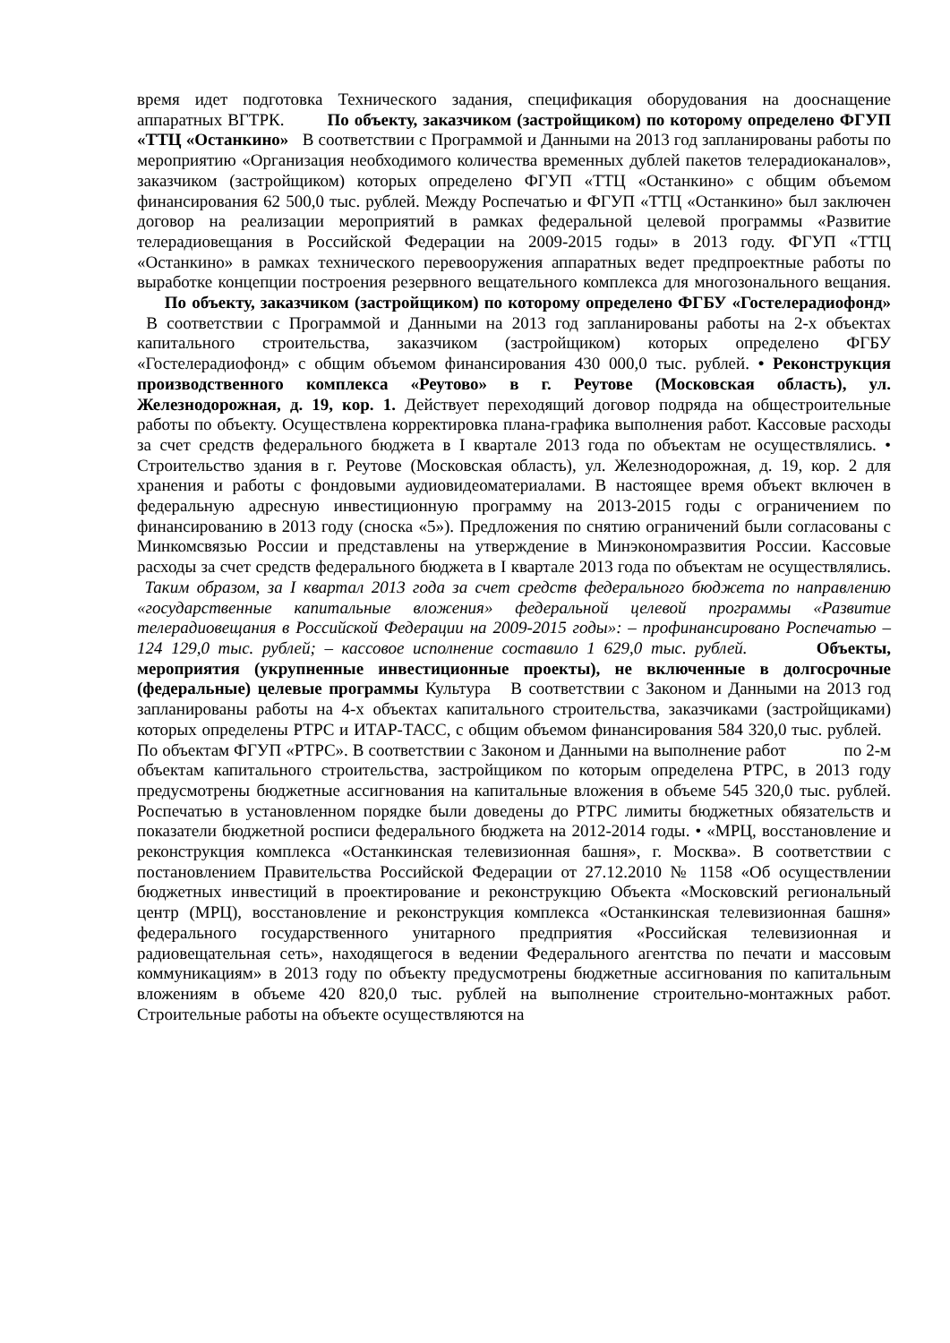время идет подготовка Технического задания, спецификация оборудования на дооснащение аппаратных ВГТРК. По объекту, заказчиком (застройщиком) по которому определено ФГУП «ТТЦ «Останкино» В соответствии с Программой и Данными на 2013 год запланированы работы по мероприятию «Организация необходимого количества временных дублей пакетов телерадиоканалов», заказчиком (застройщиком) которых определено ФГУП «ТТЦ «Останкино» с общим объемом финансирования 62 500,0 тыс. рублей. Между Роспечатью и ФГУП «ТТЦ «Останкино» был заключен договор на реализации мероприятий в рамках федеральной целевой программы «Развитие телерадиовещания в Российской Федерации на 2009-2015 годы» в 2013 году. ФГУП «ТТЦ «Останкино» в рамках технического перевооружения аппаратных ведет предпроектные работы по выработке концепции построения резервного вещательного комплекса для многозонального вещания. По объекту, заказчиком (застройщиком) по которому определено ФГБУ «Гостелерадиофонд» В соответствии с Программой и Данными на 2013 год запланированы работы на 2-х объектах капитального строительства, заказчиком (застройщиком) которых определено ФГБУ «Гостелерадиофонд» с общим объемом финансирования 430 000,0 тыс. рублей. • Реконструкция производственного комплекса «Реутово» в г. Реутове (Московская область), ул. Железнодорожная, д. 19, кор. 1. Действует переходящий договор подряда на общестроительные работы по объекту. Осуществлена корректировка плана-графика выполнения работ. Кассовые расходы за счет средств федерального бюджета в I квартале 2013 года по объектам не осуществлялись. • Строительство здания в г. Реутове (Московская область), ул. Железнодорожная, д. 19, кор. 2 для хранения и работы с фондовыми аудиовидеоматериалами. В настоящее время объект включен в федеральную адресную инвестиционную программу на 2013-2015 годы с ограничением по финансированию в 2013 году (сноска «5»). Предложения по снятию ограничений были согласованы с Минкомсвязью России и представлены на утверждение в Минэкономразвития России. Кассовые расходы за счет средств федерального бюджета в I квартале 2013 года по объектам не осуществлялись. Таким образом, за I квартал 2013 года за счет средств федерального бюджета по направлению «государственные капитальные вложения» федеральной целевой программы «Развитие телерадиовещания в Российской Федерации на 2009-2015 годы»: – профинансировано Роспечатью – 124 129,0 тыс. рублей; – кассовое исполнение составило 1 629,0 тыс. рублей. Объекты, мероприятия (укрупненные инвестиционные проекты), не включенные в долгосрочные (федеральные) целевые программы Культура В соответствии с Законом и Данными на 2013 год запланированы работы на 4-х объектах капитального строительства, заказчиками (застройщиками) которых определены РТРС и ИТАР-ТАСС, с общим объемом финансирования 584 320,0 тыс. рублей. По объектам ФГУП «РТРС». В соответствии с Законом и Данными на выполнение работ по 2-м объектам капитального строительства, застройщиком по которым определена РТРС, в 2013 году предусмотрены бюджетные ассигнования на капитальные вложения в объеме 545 320,0 тыс. рублей. Роспечатью в установленном порядке были доведены до РТРС лимиты бюджетных обязательств и показатели бюджетной росписи федерального бюджета на 2012-2014 годы. • «МРЦ, восстановление и реконструкция комплекса «Останкинская телевизионная башня», г. Москва». В соответствии с постановлением Правительства Российской Федерации от 27.12.2010 № 1158 «Об осуществлении бюджетных инвестиций в проектирование и реконструкцию Объекта «Московский региональный центр (МРЦ), восстановление и реконструкция комплекса «Останкинская телевизионная башня» федерального государственного унитарного предприятия «Российская телевизионная и радиовещательная сеть», находящегося в ведении Федерального агентства по печати и массовым коммуникациям» в 2013 году по объекту предусмотрены бюджетные ассигнования по капитальным вложениям в объеме 420 820,0 тыс. рублей на выполнение строительно-монтажных работ. Строительные работы на объекте осуществляются на